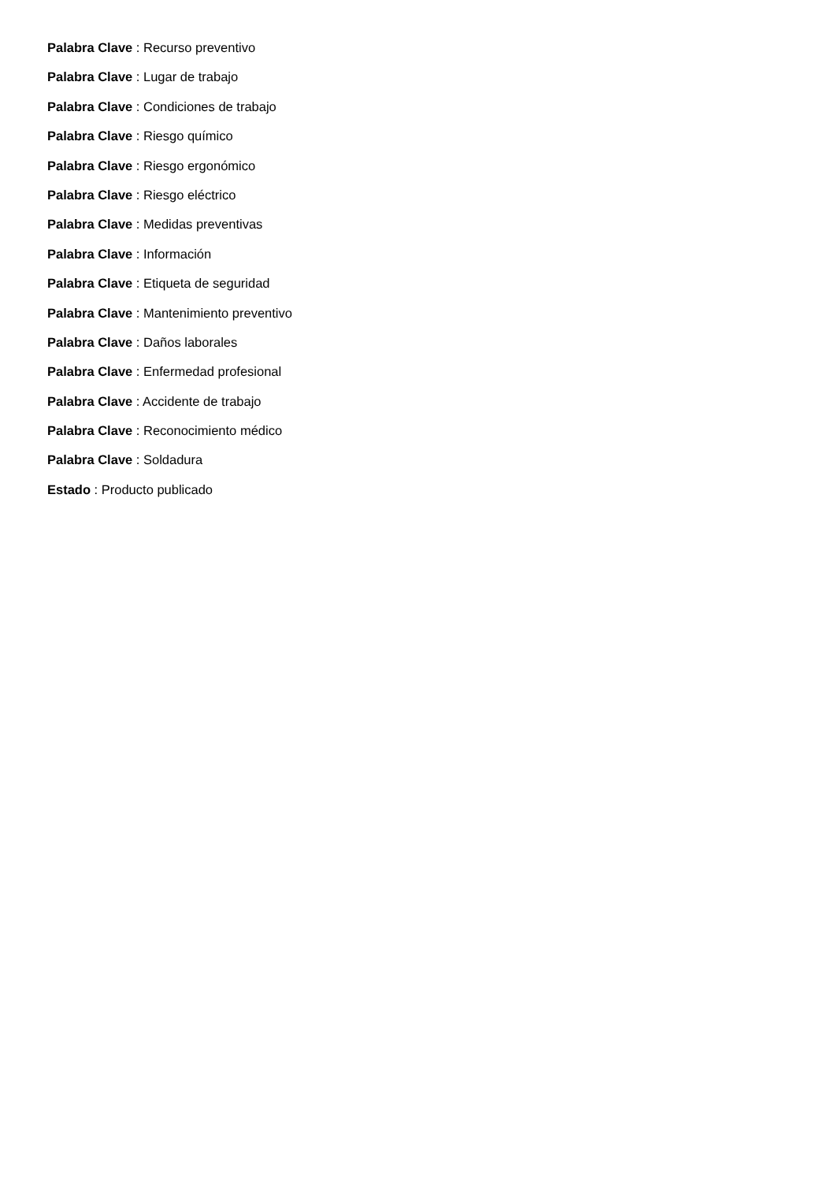Palabra Clave : Recurso preventivo
Palabra Clave : Lugar de trabajo
Palabra Clave : Condiciones de trabajo
Palabra Clave : Riesgo químico
Palabra Clave : Riesgo ergonómico
Palabra Clave : Riesgo eléctrico
Palabra Clave : Medidas preventivas
Palabra Clave : Información
Palabra Clave : Etiqueta de seguridad
Palabra Clave : Mantenimiento preventivo
Palabra Clave : Daños laborales
Palabra Clave : Enfermedad profesional
Palabra Clave : Accidente de trabajo
Palabra Clave : Reconocimiento médico
Palabra Clave : Soldadura
Estado : Producto publicado